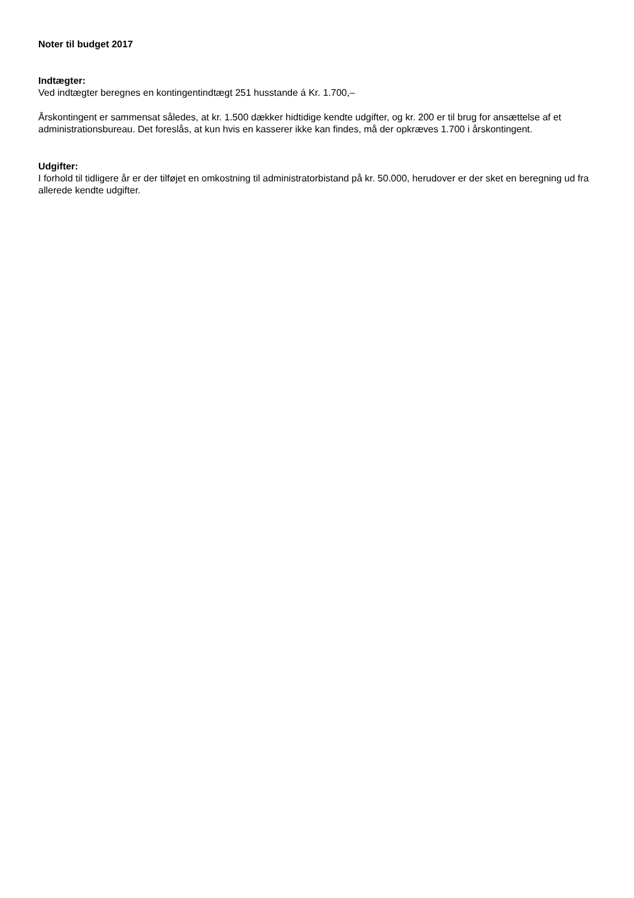Noter til budget 2017
Indtægter:
Ved indtægter beregnes en kontingentindtægt 251 husstande á Kr. 1.700,–
Årskontingent er sammensat således, at kr. 1.500 dækker hidtidige kendte udgifter, og kr. 200 er til brug for ansættelse af et administrationsbureau. Det foreslås, at kun hvis en kasserer ikke kan findes, må der opkræves 1.700 i årskontingent.
Udgifter:
I forhold til tidligere år er der tilføjet en omkostning til administratorbistand på kr. 50.000, herudover er der sket en beregning ud fra allerede kendte udgifter.